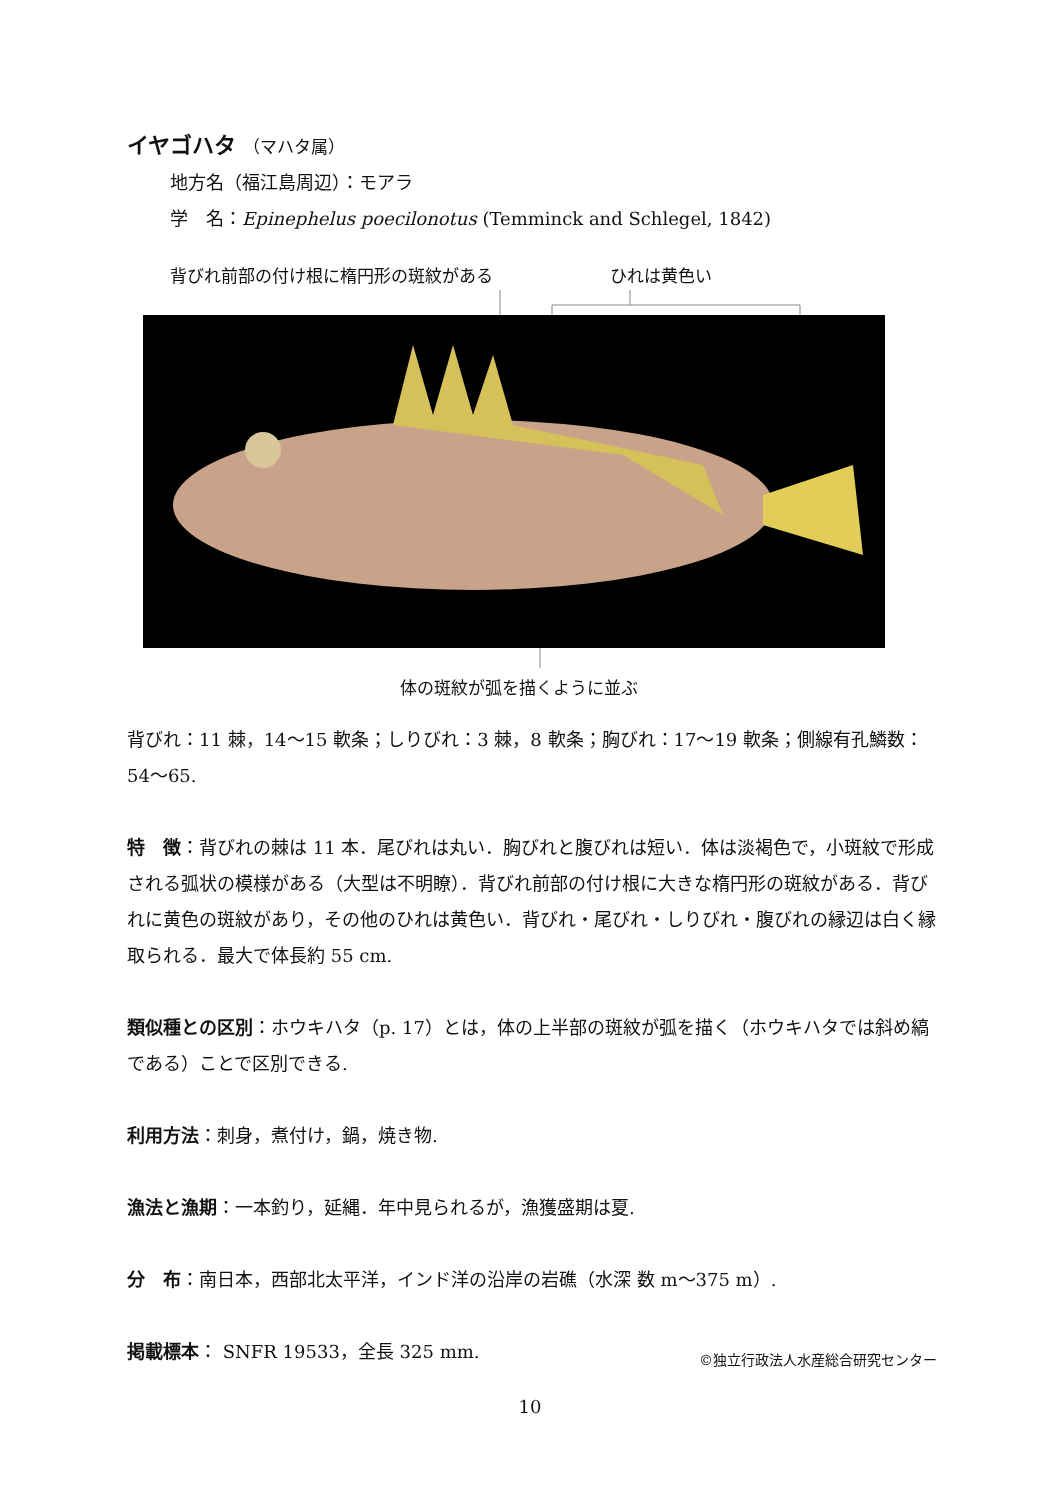イヤゴハタ （マハタ属）
地方名（福江島周辺）：モアラ
学　名：Epinephelus poecilonotus (Temminck and Schlegel, 1842)
背びれ前部の付け根に楕円形の斑紋がある
ひれは黄色い
体の斑紋が弧を描くように並ぶ
背びれ：11 棘，14〜15 軟条；しりびれ：3 棘，8 軟条；胸びれ：17〜19 軟条；側線有孔鱗数：54〜65.
特　徴：背びれの棘は 11 本．尾びれは丸い．胸びれと腹びれは短い．体は淡褐色で，小斑紋で形成される弧状の模様がある（大型は不明瞭）．背びれ前部の付け根に大きな楕円形の斑紋がある．背びれに黄色の斑紋があり，その他のひれは黄色い．背びれ・尾びれ・しりびれ・腹びれの縁辺は白く縁取られる．最大で体長約 55 cm.
類似種との区別：ホウキハタ（p. 17）とは，体の上半部の斑紋が弧を描く（ホウキハタでは斜め縞である）ことで区別できる.
利用方法：刺身，煮付け，鍋，焼き物.
漁法と漁期：一本釣り，延縄．年中見られるが，漁獲盛期は夏.
分　布：南日本，西部北太平洋，インド洋の沿岸の岩礁（水深 数 m〜375 m）.
掲載標本： SNFR 19533，全長 325 mm. ©独立行政法人水産総合研究センター
10